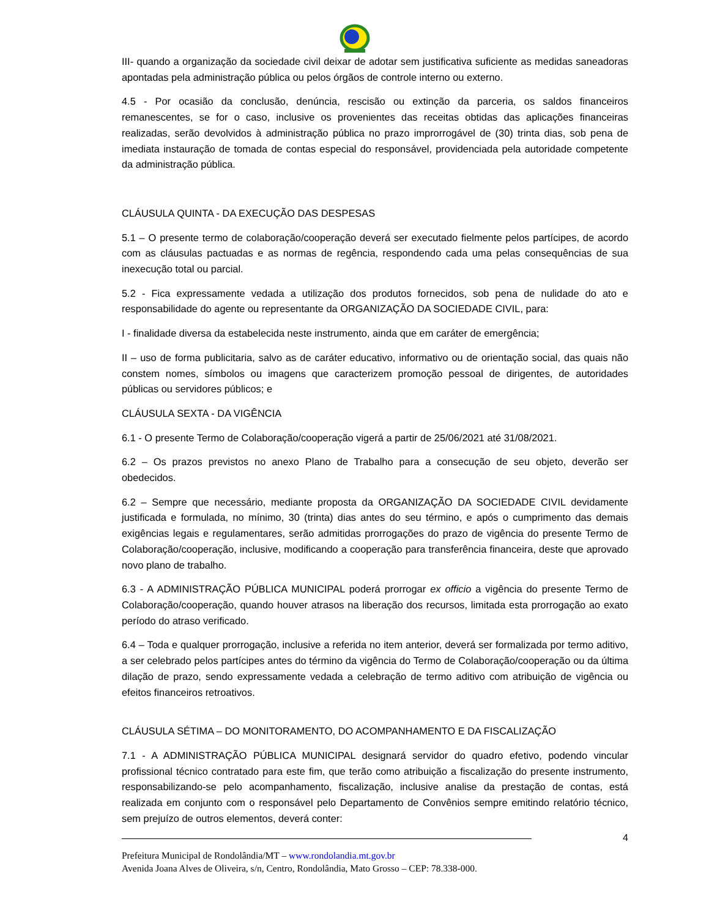III- quando a organização da sociedade civil deixar de adotar sem justificativa suficiente as medidas saneadoras apontadas pela administração pública ou pelos órgãos de controle interno ou externo.
4.5 - Por ocasião da conclusão, denúncia, rescisão ou extinção da parceria, os saldos financeiros remanescentes, se for o caso, inclusive os provenientes das receitas obtidas das aplicações financeiras realizadas, serão devolvidos à administração pública no prazo improrrogável de (30) trinta dias, sob pena de imediata instauração de tomada de contas especial do responsável, providenciada pela autoridade competente da administração pública.
CLÁUSULA QUINTA - DA EXECUÇÃO DAS DESPESAS
5.1 – O presente termo de colaboração/cooperação deverá ser executado fielmente pelos partícipes, de acordo com as cláusulas pactuadas e as normas de regência, respondendo cada uma pelas consequências de sua inexecução total ou parcial.
5.2 - Fica expressamente vedada a utilização dos produtos fornecidos, sob pena de nulidade do ato e responsabilidade do agente ou representante da ORGANIZAÇÃO DA SOCIEDADE CIVIL, para:
I - finalidade diversa da estabelecida neste instrumento, ainda que em caráter de emergência;
II – uso de forma publicitaria, salvo as de caráter educativo, informativo ou de orientação social, das quais não constem nomes, símbolos ou imagens que caracterizem promoção pessoal de dirigentes, de autoridades públicas ou servidores públicos; e
CLÁUSULA SEXTA - DA VIGÊNCIA
6.1 - O presente Termo de Colaboração/cooperação vigerá a partir de 25/06/2021 até 31/08/2021.
6.2 – Os prazos previstos no anexo Plano de Trabalho para a consecução de seu objeto, deverão ser obedecidos.
6.2 – Sempre que necessário, mediante proposta da ORGANIZAÇÃO DA SOCIEDADE CIVIL devidamente justificada e formulada, no mínimo, 30 (trinta) dias antes do seu término, e após o cumprimento das demais exigências legais e regulamentares, serão admitidas prorrogações do prazo de vigência do presente Termo de Colaboração/cooperação, inclusive, modificando a cooperação para transferência financeira, deste que aprovado novo plano de trabalho.
6.3 - A ADMINISTRAÇÃO PÚBLICA MUNICIPAL poderá prorrogar ex officio a vigência do presente Termo de Colaboração/cooperação, quando houver atrasos na liberação dos recursos, limitada esta prorrogação ao exato período do atraso verificado.
6.4 – Toda e qualquer prorrogação, inclusive a referida no item anterior, deverá ser formalizada por termo aditivo, a ser celebrado pelos partícipes antes do término da vigência do Termo de Colaboração/cooperação ou da última dilação de prazo, sendo expressamente vedada a celebração de termo aditivo com atribuição de vigência ou efeitos financeiros retroativos.
CLÁUSULA SÉTIMA – DO MONITORAMENTO, DO ACOMPANHAMENTO E DA FISCALIZAÇÃO
7.1 - A ADMINISTRAÇÃO PÚBLICA MUNICIPAL designará servidor do quadro efetivo, podendo vincular profissional técnico contratado para este fim, que terão como atribuição a fiscalização do presente instrumento, responsabilizando-se pelo acompanhamento, fiscalização, inclusive analise da prestação de contas, está realizada em conjunto com o responsável pelo Departamento de Convênios sempre emitindo relatório técnico, sem prejuízo de outros elementos, deverá conter:
4
Prefeitura Municipal de Rondolândia/MT – www.rondolandia.mt.gov.br
Avenida Joana Alves de Oliveira, s/n, Centro, Rondolândia, Mato Grosso – CEP: 78.338-000.